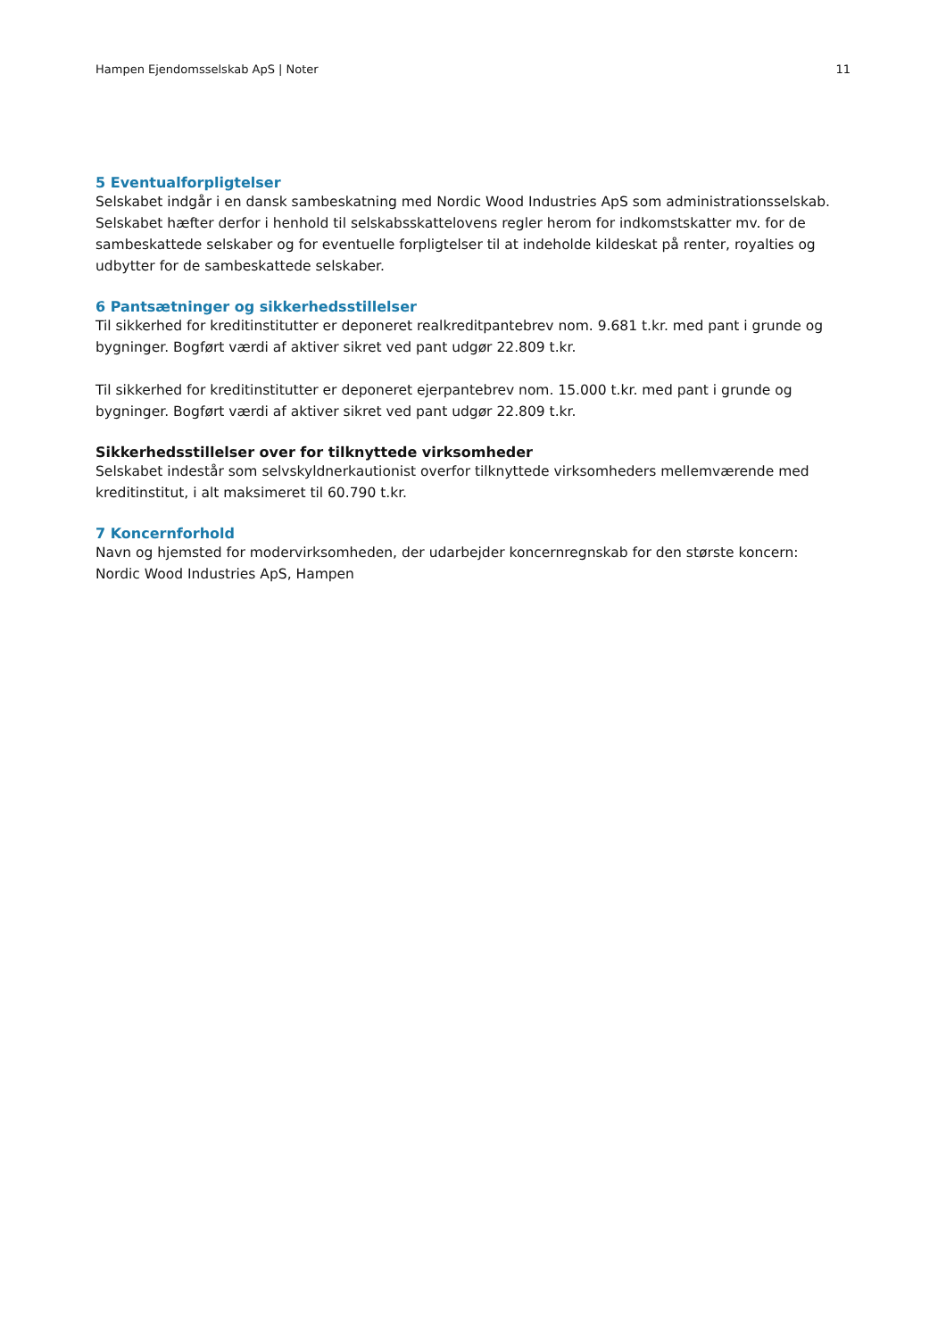Hampen Ejendomsselskab ApS | Noter 11
5 Eventualforpligtelser
Selskabet indgår i en dansk sambeskatning med Nordic Wood Industries ApS som administrationsselskab. Selskabet hæfter derfor i henhold til selskabsskattelovens regler herom for indkomstskatter mv. for de sambeskattede selskaber og for eventuelle forpligtelser til at indeholde kildeskat på renter, royalties og udbytter for de sambeskattede selskaber.
6 Pantsætninger og sikkerhedsstillelser
Til sikkerhed for kreditinstitutter er deponeret realkreditpantebrev nom. 9.681 t.kr. med pant i grunde og bygninger. Bogført værdi af aktiver sikret ved pant udgør 22.809 t.kr.
Til sikkerhed for kreditinstitutter er deponeret ejerpantebrev nom. 15.000 t.kr. med pant i grunde og bygninger. Bogført værdi af aktiver sikret ved pant udgør 22.809 t.kr.
Sikkerhedsstillelser over for tilknyttede virksomheder
Selskabet indestår som selvskyldnerkautionist overfor tilknyttede virksomheders mellemværende med kreditinstitut, i alt maksimeret til 60.790 t.kr.
7 Koncernforhold
Navn og hjemsted for modervirksomheden, der udarbejder koncernregnskab for den største koncern:
Nordic Wood Industries ApS, Hampen